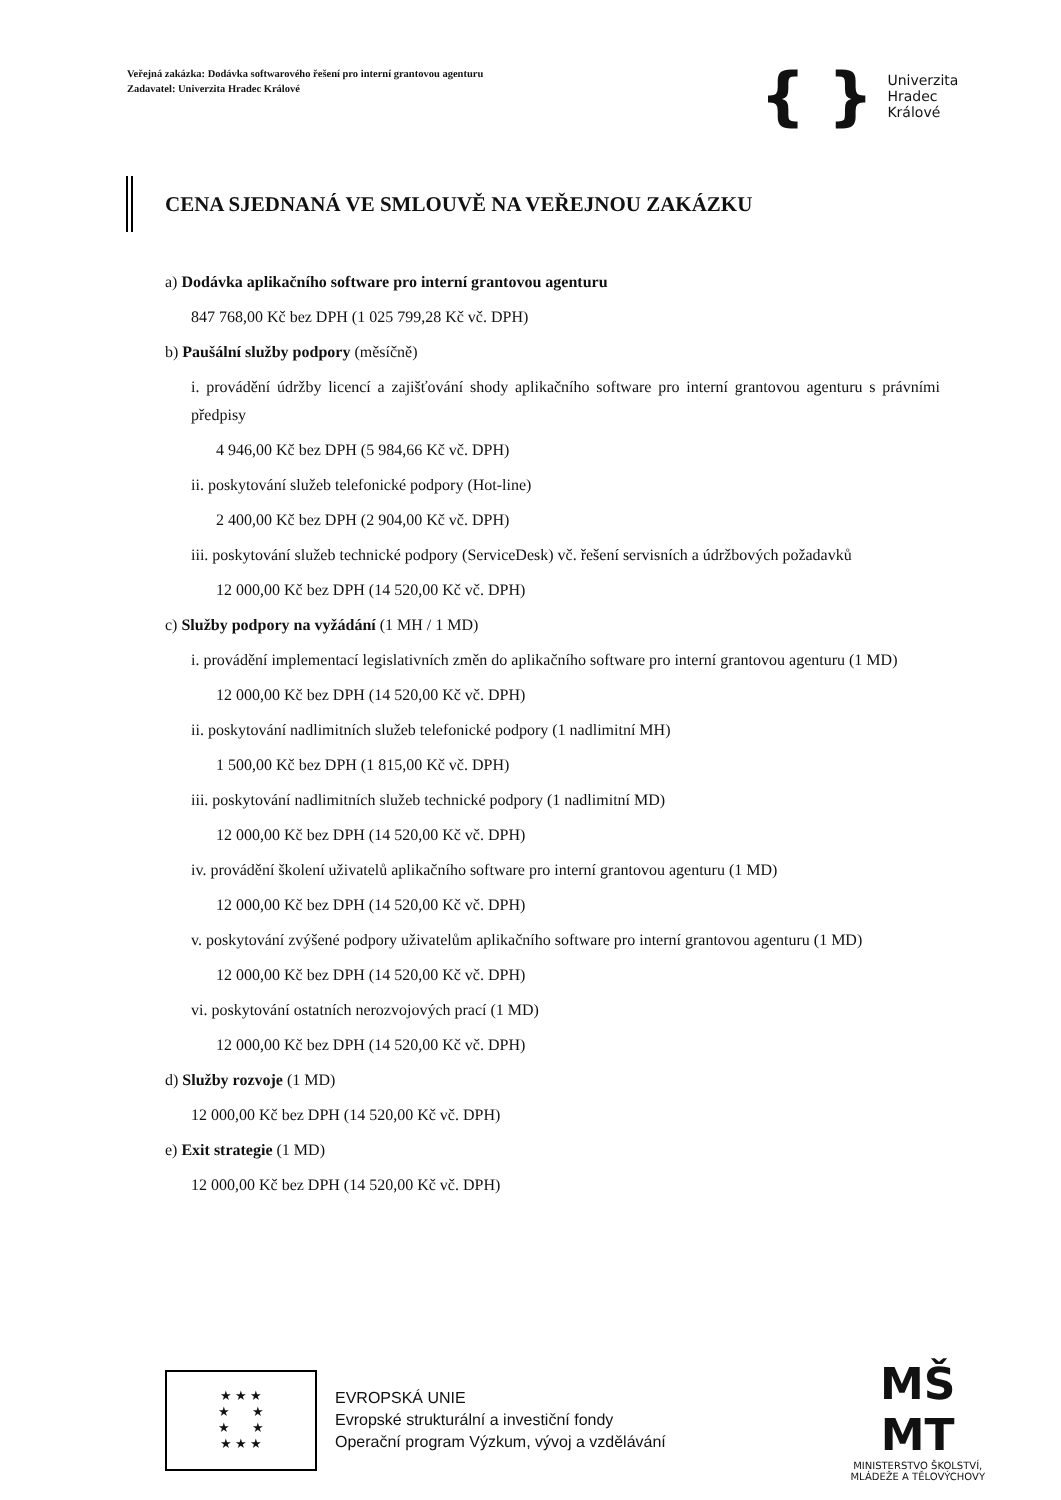Veřejná zakázka: Dodávka softwarového řešení pro interní grantovou agenturu
Zadavatel: Univerzita Hradec Králové
{ } Univerzita
Hradec
Králové
CENA SJEDNANÁ VE SMLOUVĚ NA VEŘEJNOU ZAKÁZKU
a) Dodávka aplikačního software pro interní grantovou agenturu
847 768,00 Kč bez DPH (1 025 799,28 Kč vč. DPH)
b) Paušální služby podpory (měsíčně)
i. provádění údržby licencí a zajišťování shody aplikačního software pro interní grantovou agenturu s právními předpisy
4 946,00 Kč bez DPH (5 984,66 Kč vč. DPH)
ii. poskytování služeb telefonické podpory (Hot-line)
2 400,00 Kč bez DPH (2 904,00 Kč vč. DPH)
iii. poskytování služeb technické podpory (ServiceDesk) vč. řešení servisních a údržbových požadavků
12 000,00 Kč bez DPH (14 520,00 Kč vč. DPH)
c) Služby podpory na vyžádání (1 MH / 1 MD)
i. provádění implementací legislativních změn do aplikačního software pro interní grantovou agenturu (1 MD)
12 000,00 Kč bez DPH (14 520,00 Kč vč. DPH)
ii. poskytování nadlimitních služeb telefonické podpory (1 nadlimitní MH)
1 500,00 Kč bez DPH (1 815,00 Kč vč. DPH)
iii. poskytování nadlimitních služeb technické podpory (1 nadlimitní MD)
12 000,00 Kč bez DPH (14 520,00 Kč vč. DPH)
iv. provádění školení uživatelů aplikačního software pro interní grantovou agenturu (1 MD)
12 000,00 Kč bez DPH (14 520,00 Kč vč. DPH)
v. poskytování zvýšené podpory uživatelům aplikačního software pro interní grantovou agenturu (1 MD)
12 000,00 Kč bez DPH (14 520,00 Kč vč. DPH)
vi. poskytování ostatních nerozvojových prací (1 MD)
12 000,00 Kč bez DPH (14 520,00 Kč vč. DPH)
d) Služby rozvoje (1 MD)
12 000,00 Kč bez DPH (14 520,00 Kč vč. DPH)
e) Exit strategie (1 MD)
12 000,00 Kč bez DPH (14 520,00 Kč vč. DPH)
★ ★ ★
★ ★
★ ★
★ ★ ★
EVROPSKÁ UNIE
Evropské strukturální a investiční fondy
Operační program Výzkum, vývoj a vzdělávání
MŠ
MT
MINISTERSTVO ŠKOLSTVÍ,
MLÁDEŽE A TĚLOVÝCHOVY